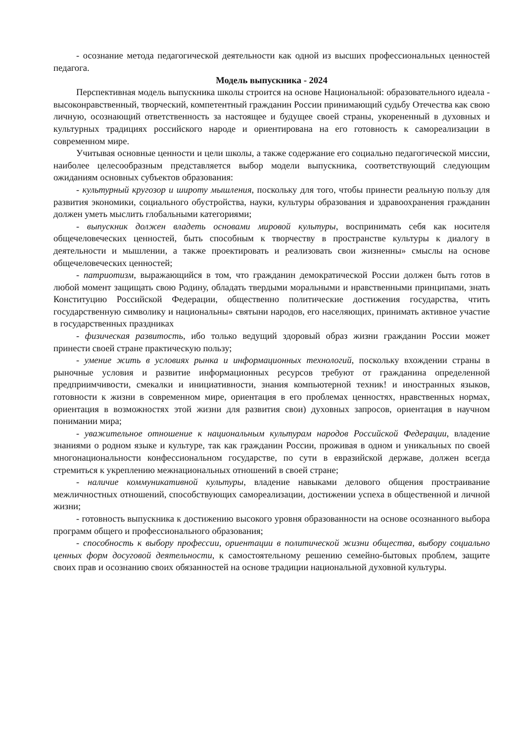- осознание метода педагогической деятельности как одной из высших профессиональных ценностей педагога.
Модель выпускника - 2024
Перспективная модель выпускника школы строится на основе Национальной: образовательного идеала - высоконравственный, творческий, компетентный гражданин России принимающий судьбу Отечества как свою личную, осознающий ответственность за настоящее и будущее своей страны, укорененный в духовных и культурных традициях российского народе и ориентирована на его готовность к самореализации в современном мире.
Учитывая основные ценности и цели школы, а также содержание его социально педагогической миссии, наиболее целесообразным представляется выбор модели выпускника, соответствующий следующим ожиданиям основных субъектов образования:
- культурный кругозор и широту мышления, поскольку для того, чтобы принести реальную пользу для развития экономики, социального обустройства, науки, культуры образования и здравоохранения гражданин должен уметь мыслить глобальными категориями;
- выпускник должен владеть основами мировой культуры, воспринимать себя как носителя общечеловеческих ценностей, быть способным к творчеству в пространстве культуры к диалогу в деятельности и мышлении, а также проектировать и реализовать свои жизненны» смыслы на основе общечеловеческих ценностей;
- патриотизм, выражающийся в том, что гражданин демократической России должен быть готов в любой момент защищать свою Родину, обладать твердыми моральными и нравственными принципами, знать Конституцию Российской Федерации, общественно политические достижения государства, чтить государственную символику и национальны» святыни народов, его населяющих, принимать активное участие в государственных праздниках
- физическая развитость, ибо только ведущий здоровый образ жизни гражданин России может принести своей стране практическую пользу;
- умение жить в условиях рынка и информационных технологий, поскольку вхождении страны в рыночные условия и развитие информационных ресурсов требуют от гражданина определенной предприимчивости, смекалки и инициативности, знания компьютерной техник! и иностранных языков, готовности к жизни в современном мире, ориентация в его проблемах ценностях, нравственных нормах, ориентация в возможностях этой жизни для развития свои) духовных запросов, ориентация в научном понимании мира;
- уважительное отношение к национальным культурам народов Российской Федерации, владение знаниями о родном языке и культуре, так как гражданин России, проживая в одном и уникальных по своей многонациональности конфессиональном государстве, по сути в евразийской державе, должен всегда стремиться к укреплению межнациональных отношений в своей стране;
- наличие коммуникативной культуры, владение навыками делового общения простраивание межличностных отношений, способствующих самореализации, достижении успеха в общественной и личной жизни;
- готовность выпускника к достижению высокого уровня образованности на основе осознанного выбора программ общего и профессионального образования;
- способность к выбору профессии, ориентации в политической жизни общества, выбору социально ценных форм досуговой деятельности, к самостоятельному решению семейно-бытовых проблем, защите своих прав и осознанию своих обязанностей на основе традиции национальной духовной культуры.